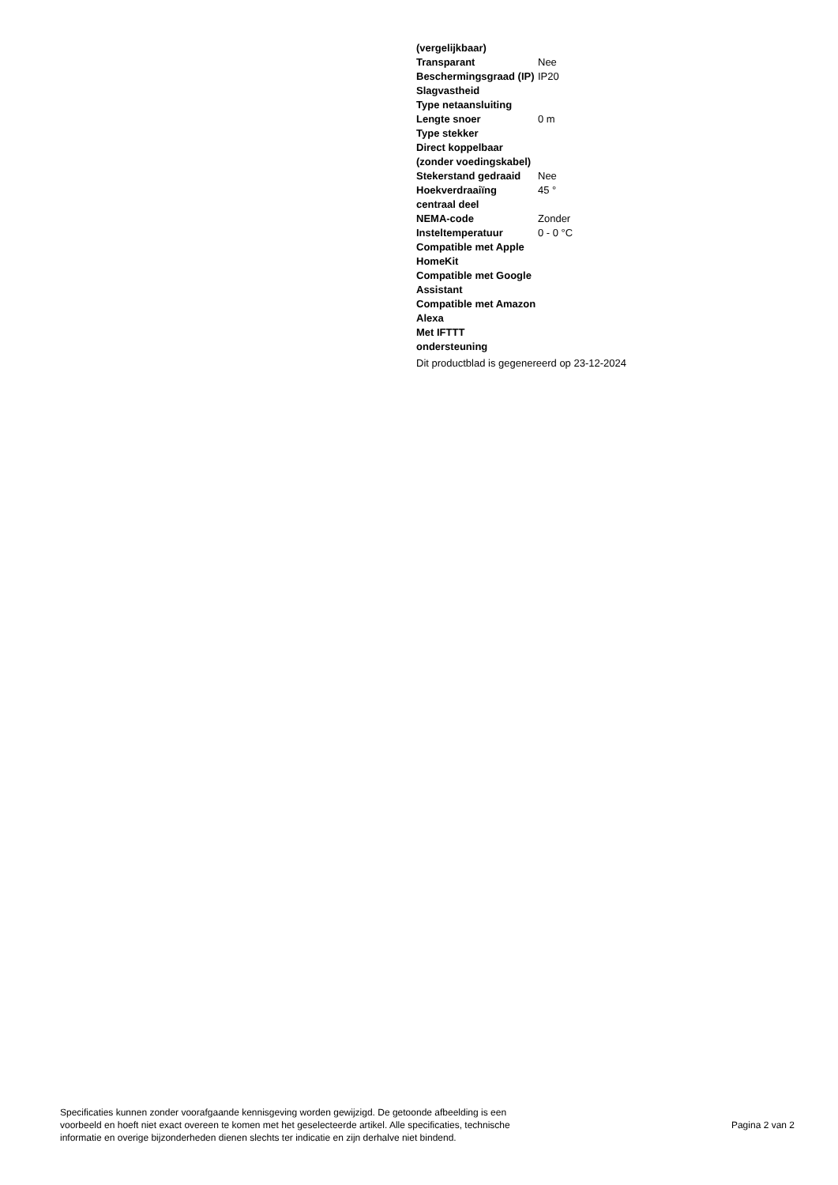| (vergelijkbaar) | |
| Transparant | Nee |
| Beschermingsgraad (IP) | IP20 |
| Slagvastheid | |
| Type netaansluiting | |
| Lengte snoer | 0 m |
| Type stekker | |
| Direct koppelbaar (zonder voedingskabel) | |
| Stekerstand gedraaid | Nee |
| Hoekverdraaiïng centraal deel | 45 ° |
| NEMA-code | Zonder |
| Insteltemperatuur | 0 - 0 °C |
| Compatible met Apple HomeKit | |
| Compatible met Google Assistant | |
| Compatible met Amazon Alexa | |
| Met IFTTT ondersteuning | |
Dit productblad is gegenereerd op 23-12-2024
Specificaties kunnen zonder voorafgaande kennisgeving worden gewijzigd. De getoonde afbeelding is een
voorbeeld en hoeft niet exact overeen te komen met het geselecteerde artikel. Alle specificaties, technische
informatie en overige bijzonderheden dienen slechts ter indicatie en zijn derhalve niet bindend.
Pagina 2 van 2